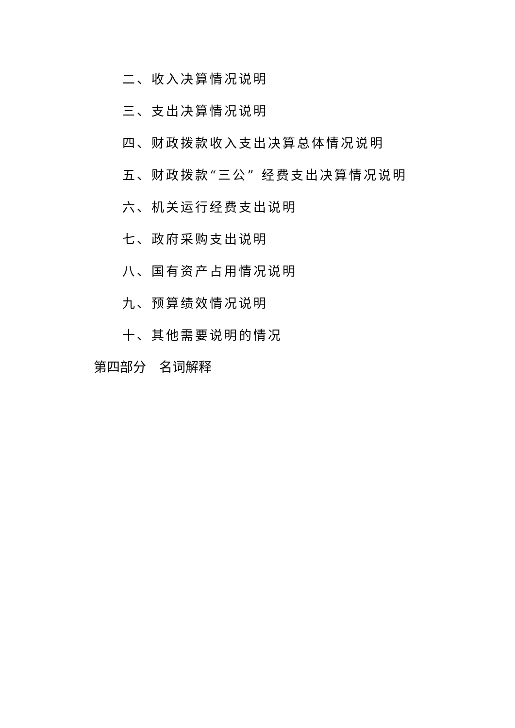二、收入决算情况说明
三、支出决算情况说明
四、财政拨款收入支出决算总体情况说明
五、财政拨款“三公” 经费支出决算情况说明
六、机关运行经费支出说明
七、政府采购支出说明
八、国有资产占用情况说明
九、预算绩效情况说明
十、其他需要说明的情况
第四部分　名词解释